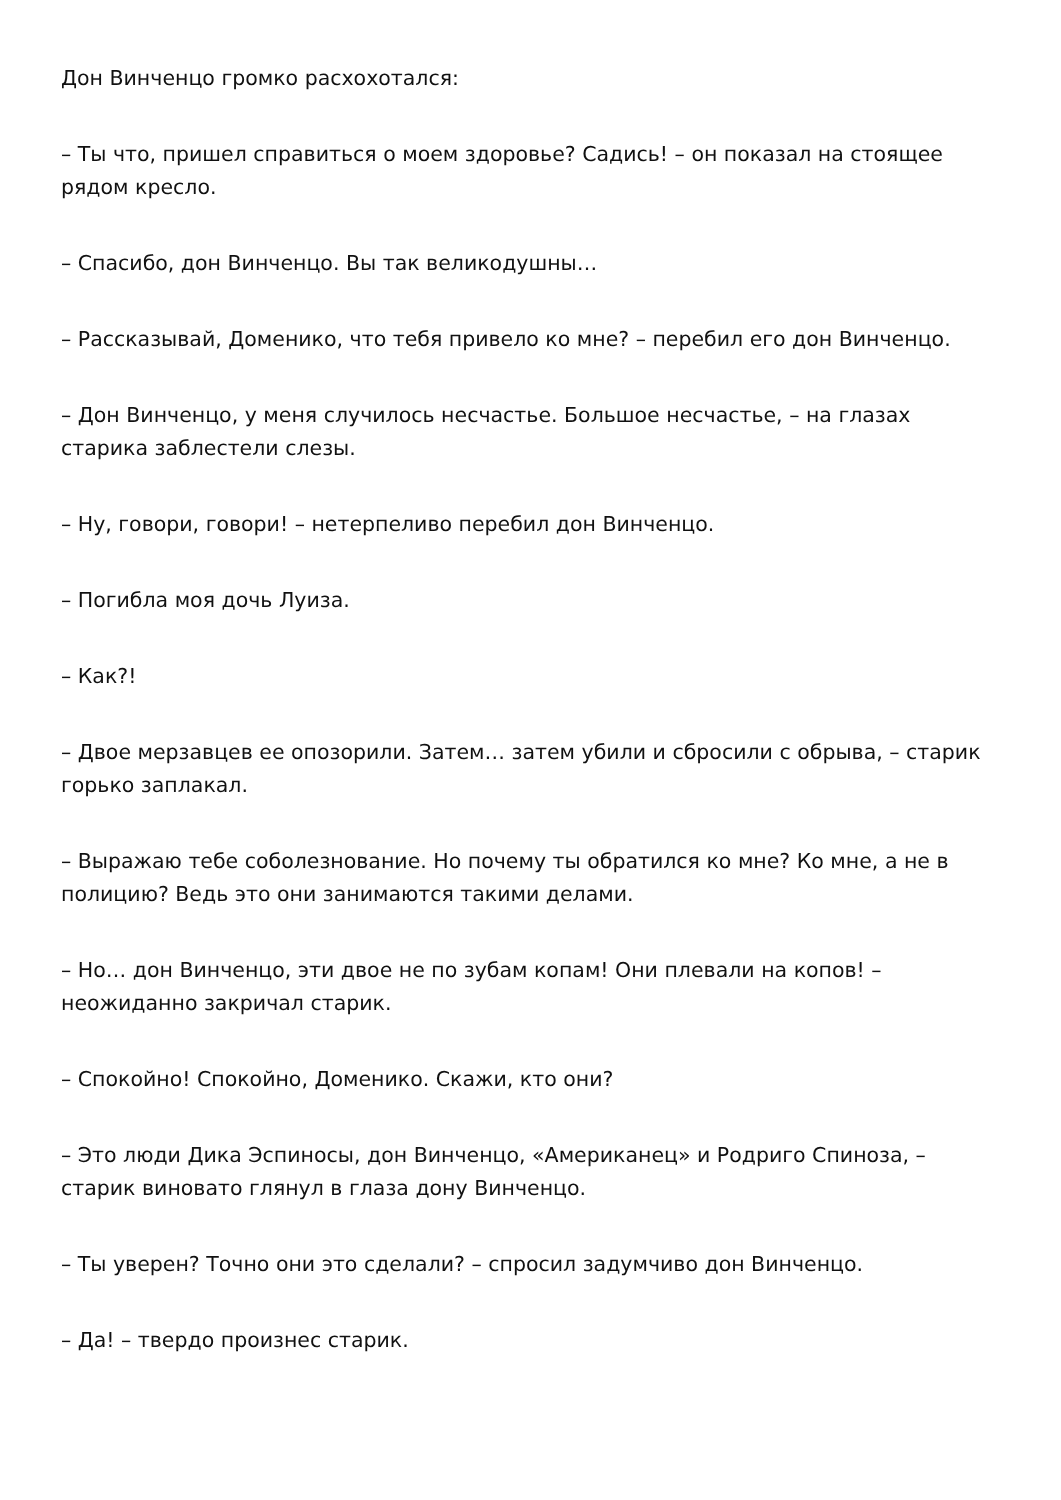Дон Винченцо громко расхохотался:
– Ты что, пришел справиться о моем здоровье? Садись! – он показал на стоящее рядом кресло.
– Спасибо, дон Винченцо. Вы так великодушны…
– Рассказывай, Доменико, что тебя привело ко мне? – перебил его дон Винченцо.
– Дон Винченцо, у меня случилось несчастье. Большое несчастье, – на глазах старика заблестели слезы.
– Ну, говори, говори! – нетерпеливо перебил дон Винченцо.
– Погибла моя дочь Луиза.
– Как?!
– Двое мерзавцев ее опозорили. Затем… затем убили и сбросили с обрыва, – старик горько заплакал.
– Выражаю тебе соболезнование. Но почему ты обратился ко мне? Ко мне, а не в полицию? Ведь это они занимаются такими делами.
– Но… дон Винченцо, эти двое не по зубам копам! Они плевали на копов! – неожиданно закричал старик.
– Спокойно! Спокойно, Доменико. Скажи, кто они?
– Это люди Дика Эспиносы, дон Винченцо, «Американец» и Родриго Спиноза, – старик виновато глянул в глаза дону Винченцо.
– Ты уверен? Точно они это сделали? – спросил задумчиво дон Винченцо.
– Да! – твердо произнес старик.